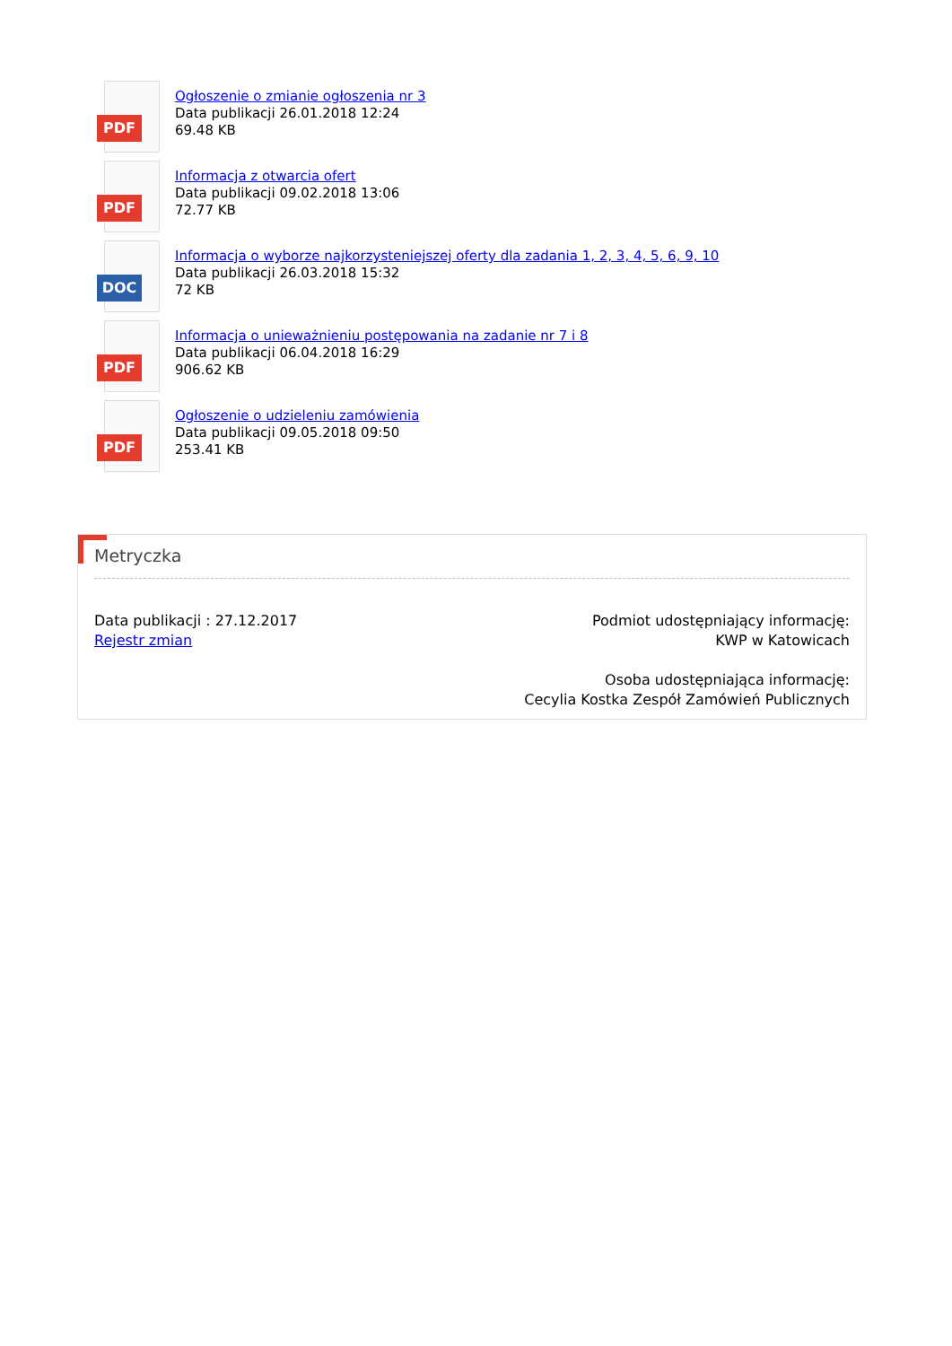PDF
Ogłoszenie o zmianie ogłoszenia nr 3
Data publikacji 26.01.2018 12:24
69.48 KB
PDF
Informacja z otwarcia ofert
Data publikacji 09.02.2018 13:06
72.77 KB
DOC
Informacja o wyborze najkorzysteniejszej oferty dla zadania 1, 2, 3, 4, 5, 6, 9, 10
Data publikacji 26.03.2018 15:32
72 KB
PDF
Informacja o unieważnieniu postępowania na zadanie nr 7 i 8
Data publikacji 06.04.2018 16:29
906.62 KB
PDF
Ogłoszenie o udzieleniu zamówienia
Data publikacji 09.05.2018 09:50
253.41 KB
Metryczka
Data publikacji : 27.12.2017
Rejestr zmian
Podmiot udostępniający informację:
KWP w Katowicach
Osoba udostępniająca informację:
Cecylia Kostka Zespół Zamówień Publicznych